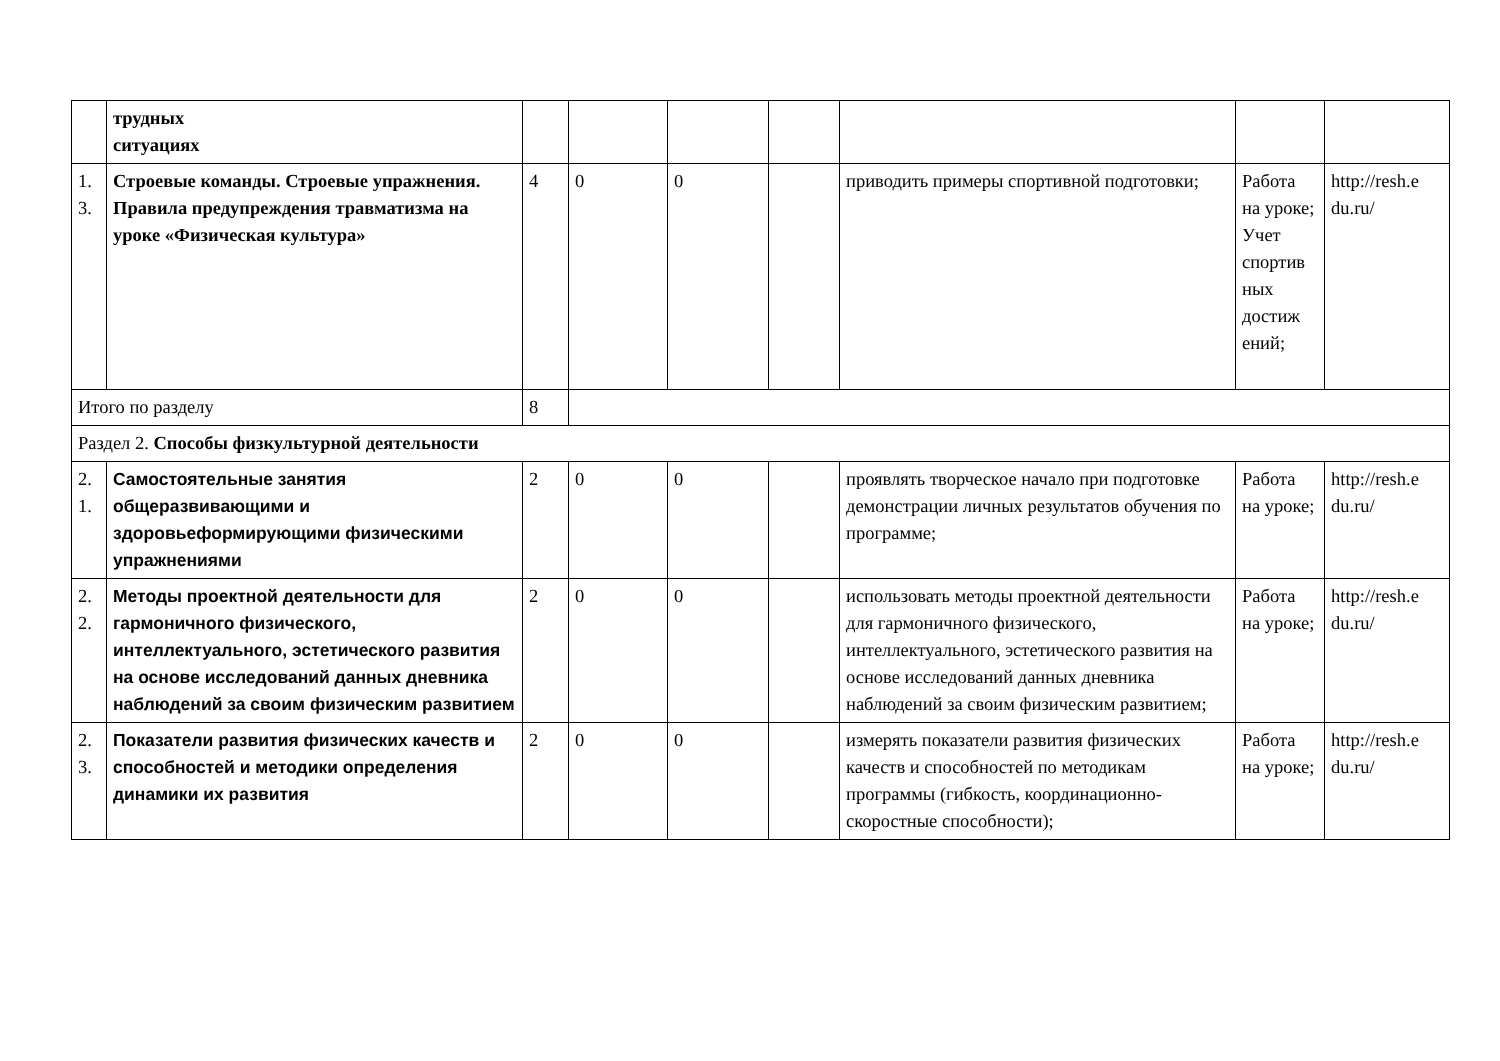| | трудных ситуациях | | | | | | | |
| 1. 3. | Строевые команды. Строевые упражнения. Правила предупреждения травматизма на уроке «Физическая культура» | 4 | 0 | 0 | | приводить примеры спортивной подготовки; | Работа на уроке; Учет спортив ных достиж ений; | http://resh.e du.ru/ |
| Итого по разделу | | 8 | | | | | | |
| Раздел 2. Способы физкультурной деятельности | | | | | | | | |
| 2. 1. | Самостоятельные занятия общеразвивающими и здоровьеформирующими физическими упражнениями | 2 | 0 | 0 | | проявлять творческое начало при подготовке демонстрации личных результатов обучения по программе; | Работа на уроке; | http://resh.e du.ru/ |
| 2. 2. | Методы проектной деятельности для гармоничного физического, интеллектуального, эстетического развития на основе исследований данных дневника наблюдений за своим физическим развитием | 2 | 0 | 0 | | использовать методы проектной деятельности для гармоничного физического, интеллектуального, эстетического развития на основе исследований данных дневника наблюдений за своим физическим развитием; | Работа на уроке; | http://resh.e du.ru/ |
| 2. 3. | Показатели развития физических качеств и способностей и методики определения динамики их развития | 2 | 0 | 0 | | измерять показатели развития физических качеств и способностей по методикам программы (гибкость, координационно-скоростные способности); | Работа на уроке; | http://resh.e du.ru/ |